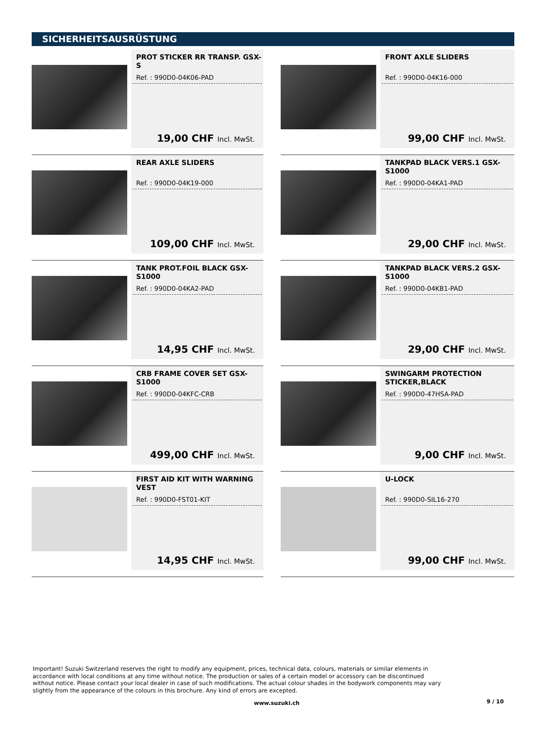SICHERHEITSAUSRÜSTUNG
PROT STICKER RR TRANSP. GSX-S
Ref. : 990D0-04K06-PAD
19,00 CHF Incl. MwSt.
FRONT AXLE SLIDERS
Ref. : 990D0-04K16-000
99,00 CHF Incl. MwSt.
REAR AXLE SLIDERS
Ref. : 990D0-04K19-000
109,00 CHF Incl. MwSt.
TANKPAD BLACK VERS.1 GSX-S1000
Ref. : 990D0-04KA1-PAD
29,00 CHF Incl. MwSt.
TANK PROT.FOIL BLACK GSX-S1000
Ref. : 990D0-04KA2-PAD
14,95 CHF Incl. MwSt.
TANKPAD BLACK VERS.2 GSX-S1000
Ref. : 990D0-04KB1-PAD
29,00 CHF Incl. MwSt.
CRB FRAME COVER SET GSX-S1000
Ref. : 990D0-04KFC-CRB
499,00 CHF Incl. MwSt.
SWINGARM PROTECTION STICKER,BLACK
Ref. : 990D0-47HSA-PAD
9,00 CHF Incl. MwSt.
FIRST AID KIT WITH WARNING VEST
Ref. : 990D0-FST01-KIT
14,95 CHF Incl. MwSt.
U-LOCK
Ref. : 990D0-SIL16-270
99,00 CHF Incl. MwSt.
Important! Suzuki Switzerland reserves the right to modify any equipment, prices, technical data, colours, materials or similar elements in accordance with local conditions at any time without notice. The production or sales of a certain model or accessory can be discontinued without notice. Please contact your local dealer in case of such modifications. The actual colour shades in the bodywork components may vary slightly from the appearance of the colours in this brochure. Any kind of errors are excepted.
www.suzuki.ch 9 / 10